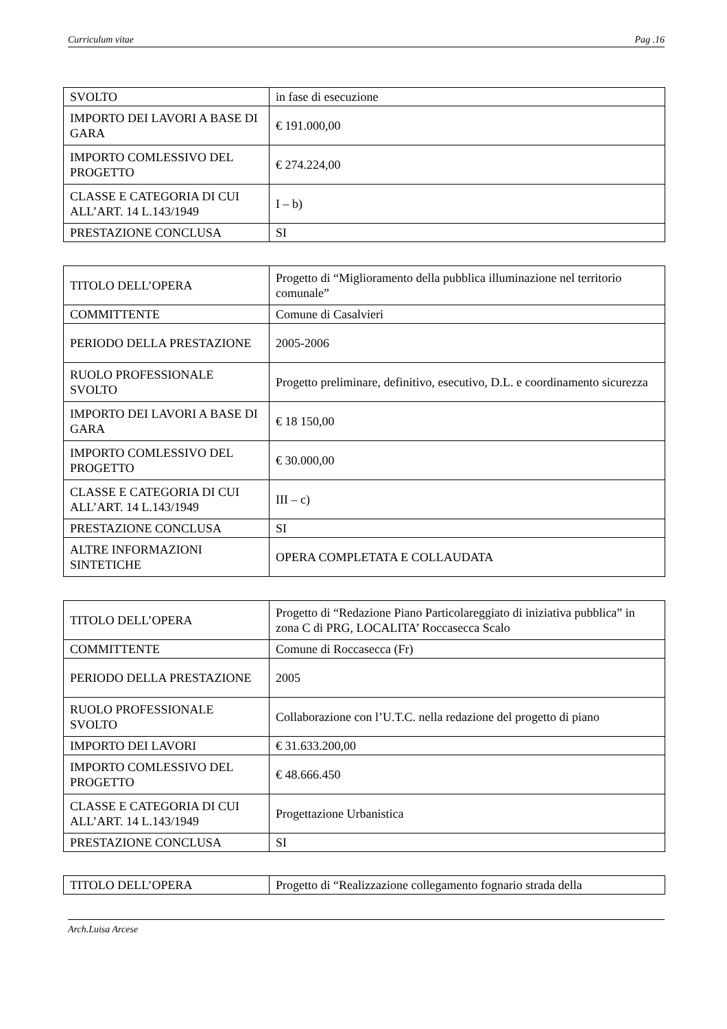Curriculum vitae Pag .16
| SVOLTO | in fase di esecuzione |
| IMPORTO DEI LAVORI A BASE DI GARA | € 191.000,00 |
| IMPORTO COMLESSIVO DEL PROGETTO | € 274.224,00 |
| CLASSE E CATEGORIA DI CUI ALL’ART. 14 L.143/1949 | I – b) |
| PRESTAZIONE CONCLUSA | SI |
| TITOLO DELL’OPERA | Progetto di “Miglioramento della pubblica illuminazione nel territorio comunale” |
| COMMITTENTE | Comune di Casalvieri |
| PERIODO DELLA PRESTAZIONE | 2005-2006 |
| RUOLO PROFESSIONALE SVOLTO | Progetto preliminare, definitivo, esecutivo, D.L. e coordinamento sicurezza |
| IMPORTO DEI LAVORI A BASE DI GARA | € 18 150,00 |
| IMPORTO COMLESSIVO DEL PROGETTO | € 30.000,00 |
| CLASSE E CATEGORIA DI CUI ALL’ART. 14 L.143/1949 | III – c) |
| PRESTAZIONE CONCLUSA | SI |
| ALTRE INFORMAZIONI SINTETICHE | OPERA COMPLETATA E COLLAUDATA |
| TITOLO DELL’OPERA | Progetto di “Redazione Piano Particolareggiato di iniziativa pubblica” in zona C di PRG, LOCALITA’ Roccasecca Scalo |
| COMMITTENTE | Comune di Roccasecca (Fr) |
| PERIODO DELLA PRESTAZIONE | 2005 |
| RUOLO PROFESSIONALE SVOLTO | Collaborazione con l’U.T.C. nella redazione del progetto di piano |
| IMPORTO DEI LAVORI | € 31.633.200,00 |
| IMPORTO COMLESSIVO DEL PROGETTO | € 48.666.450 |
| CLASSE E CATEGORIA DI CUI ALL’ART. 14 L.143/1949 | Progettazione Urbanistica |
| PRESTAZIONE CONCLUSA | SI |
| TITOLO DELL’OPERA | Progetto di “Realizzazione collegamento fognario strada della |
Arch.Luisa Arcese